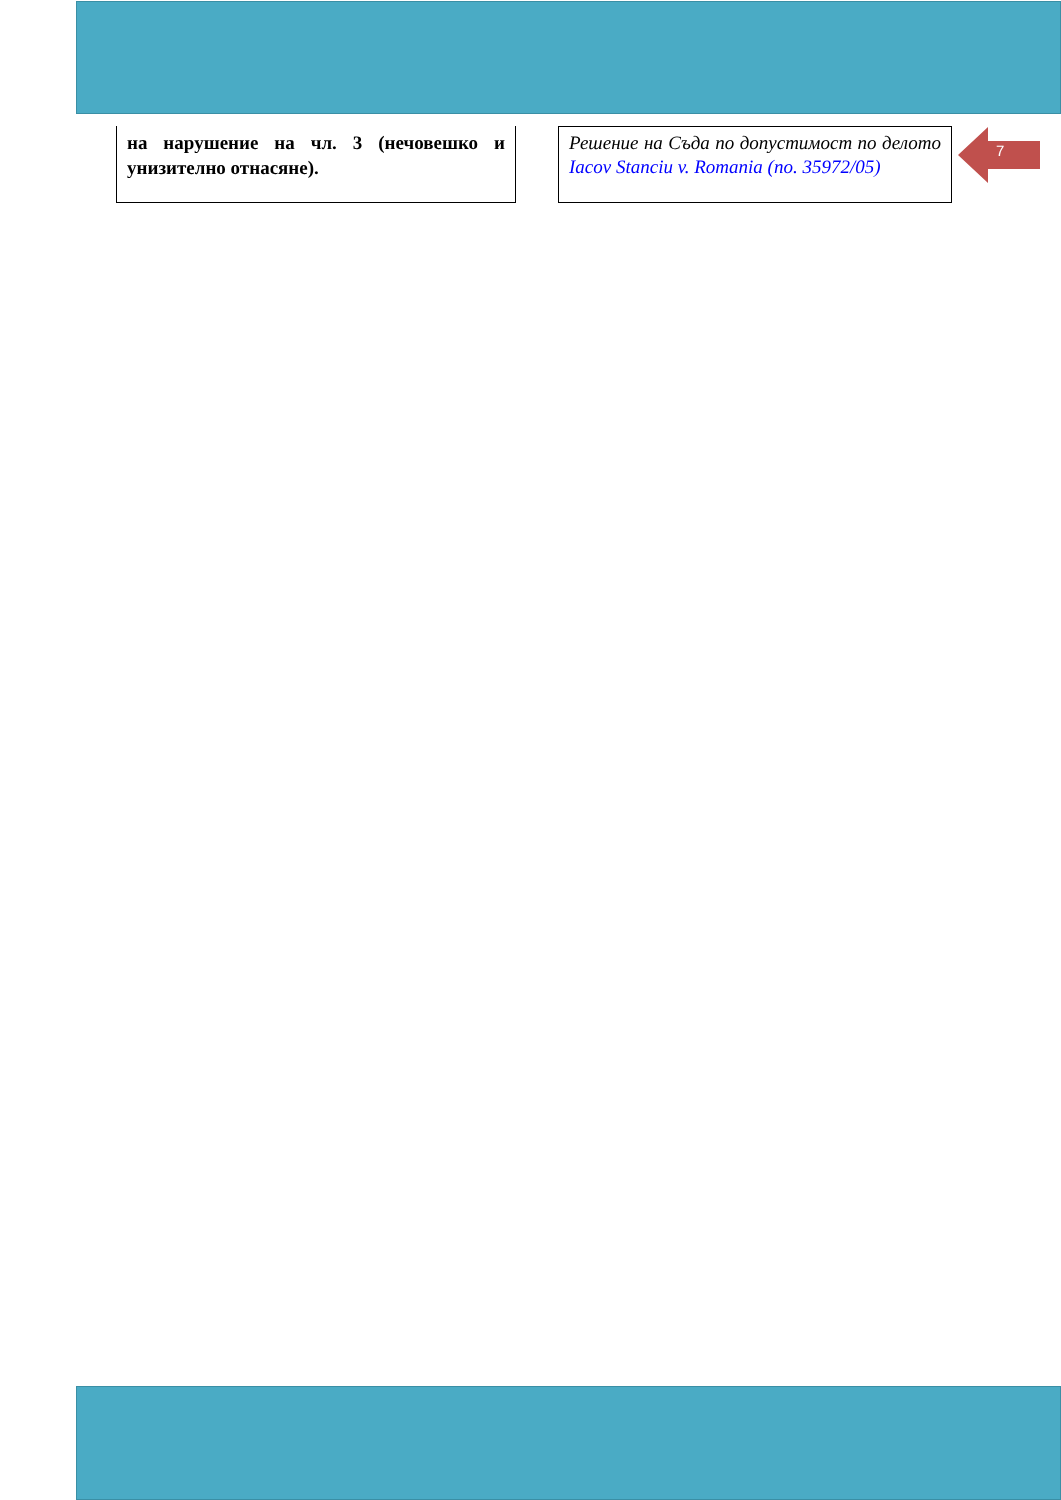на нарушение на чл. 3 (нечовешко и унизително отнасяне).
Решение на Съда по допустимост по делото Iacov Stanciu v. Romania (no. 35972/05)
7